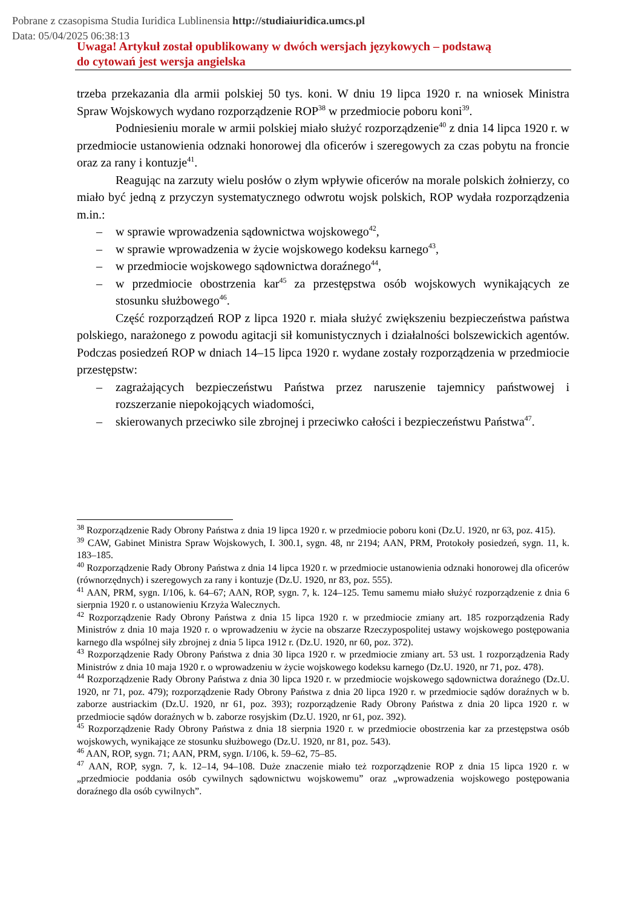Pobrane z czasopisma Studia Iuridica Lublinensia http://studiaiuridica.umcs.pl
Data: 05/04/2025 06:38:13
Uwaga! Artykuł został opublikowany w dwóch wersjach językowych – podstawą
do cytowań jest wersja angielska
trzeba przekazania dla armii polskiej 50 tys. koni. W dniu 19 lipca 1920 r. na wniosek Ministra Spraw Wojskowych wydano rozporządzenie ROP<sup>38</sup> w przedmiocie poboru koni<sup>39</sup>.
Podniesieniu morale w armii polskiej miało służyć rozporządzenie<sup>40</sup> z dnia 14 lipca 1920 r. w przedmiocie ustanowienia odznaki honorowej dla oficerów i szeregowych za czas pobytu na froncie oraz za rany i kontuzje<sup>41</sup>.
Reagując na zarzuty wielu posłów o złym wpływie oficerów na morale polskich żołnierzy, co miało być jedną z przyczyn systematycznego odwrotu wojsk polskich, ROP wydała rozporządzenia m.in.:
– w sprawie wprowadzenia sądownictwa wojskowego<sup>42</sup>,
– w sprawie wprowadzenia w życie wojskowego kodeksu karnego<sup>43</sup>,
– w przedmiocie wojskowego sądownictwa doraźnego<sup>44</sup>,
– w przedmiocie obostrzenia kar<sup>45</sup> za przestępstwa osób wojskowych wynikających ze stosunku służbowego<sup>46</sup>.
Część rozporządzeń ROP z lipca 1920 r. miała służyć zwiększeniu bezpieczeństwa państwa polskiego, narażonego z powodu agitacji sił komunistycznych i działalności bolszewickich agentów. Podczas posiedzeń ROP w dniach 14–15 lipca 1920 r. wydane zostały rozporządzenia w przedmiocie przestępstw:
– zagrażających bezpieczeństwu Państwa przez naruszenie tajemnicy państwowej i rozszerzanie niepokojących wiadomości,
– skierowanych przeciwko sile zbrojnej i przeciwko całości i bezpieczeństwu Państwa<sup>47</sup>.
<sup>38</sup> Rozporządzenie Rady Obrony Państwa z dnia 19 lipca 1920 r. w przedmiocie poboru koni (Dz.U. 1920, nr 63, poz. 415).
<sup>39</sup> CAW, Gabinet Ministra Spraw Wojskowych, I. 300.1, sygn. 48, nr 2194; AAN, PRM, Protokoły posiedzeń, sygn. 11, k. 183–185.
<sup>40</sup> Rozporządzenie Rady Obrony Państwa z dnia 14 lipca 1920 r. w przedmiocie ustanowienia odznaki honorowej dla oficerów (równorzędnych) i szeregowych za rany i kontuzje (Dz.U. 1920, nr 83, poz. 555).
<sup>41</sup> AAN, PRM, sygn. I/106, k. 64–67; AAN, ROP, sygn. 7, k. 124–125. Temu samemu miało służyć rozporządzenie z dnia 6 sierpnia 1920 r. o ustanowieniu Krzyża Walecznych.
<sup>42</sup> Rozporządzenie Rady Obrony Państwa z dnia 15 lipca 1920 r. w przedmiocie zmiany art. 185 rozporządzenia Rady Ministrów z dnia 10 maja 1920 r. o wprowadzeniu w życie na obszarze Rzeczypospolitej ustawy wojskowego postępowania karnego dla wspólnej siły zbrojnej z dnia 5 lipca 1912 r. (Dz.U. 1920, nr 60, poz. 372).
<sup>43</sup> Rozporządzenie Rady Obrony Państwa z dnia 30 lipca 1920 r. w przedmiocie zmiany art. 53 ust. 1 rozporządzenia Rady Ministrów z dnia 10 maja 1920 r. o wprowadzeniu w życie wojskowego kodeksu karnego (Dz.U. 1920, nr 71, poz. 478).
<sup>44</sup> Rozporządzenie Rady Obrony Państwa z dnia 30 lipca 1920 r. w przedmiocie wojskowego sądownictwa doraźnego (Dz.U. 1920, nr 71, poz. 479); rozporządzenie Rady Obrony Państwa z dnia 20 lipca 1920 r. w przedmiocie sądów doraźnych w b. zaborze austriackim (Dz.U. 1920, nr 61, poz. 393); rozporządzenie Rady Obrony Państwa z dnia 20 lipca 1920 r. w przedmiocie sądów doraźnych w b. zaborze rosyjskim (Dz.U. 1920, nr 61, poz. 392).
<sup>45</sup> Rozporządzenie Rady Obrony Państwa z dnia 18 sierpnia 1920 r. w przedmiocie obostrzenia kar za przestępstwa osób wojskowych, wynikające ze stosunku służbowego (Dz.U. 1920, nr 81, poz. 543).
<sup>46</sup> AAN, ROP, sygn. 71; AAN, PRM, sygn. I/106, k. 59–62, 75–85.
<sup>47</sup> AAN, ROP, sygn. 7, k. 12–14, 94–108. Duże znaczenie miało też rozporządzenie ROP z dnia 15 lipca 1920 r. w „przedmiocie poddania osób cywilnych sądownictwu wojskowemu” oraz „wprowadzenia wojskowego postępowania doraźnego dla osób cywilnych”.